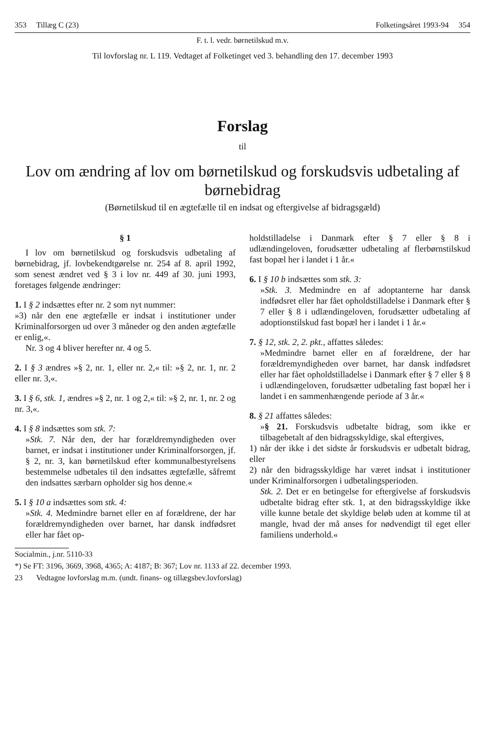353 Tillæg C (23) Folketingsåret 1993-94 354
F. t. l. vedr. børnetilskud m.v.
Til lovforslag nr. L 119. Vedtaget af Folketinget ved 3. behandling den 17. december 1993
Forslag
til
Lov om ændring af lov om børnetilskud og forskudsvis udbetaling af børnebidrag
(Børnetilskud til en ægtefælle til en indsat og eftergivelse af bidragsgæld)
§ 1
I lov om børnetilskud og forskudsvis udbetaling af børnebidrag, jf. lovbekendtgørelse nr. 254 af 8. april 1992, som senest ændret ved § 3 i lov nr. 449 af 30. juni 1993, foretages følgende ændringer:
1. I § 2 indsættes efter nr. 2 som nyt nummer:
»3) når den ene ægtefælle er indsat i institutioner under Kriminalforsorgen ud over 3 måneder og den anden ægtefælle er enlig,«.
Nr. 3 og 4 bliver herefter nr. 4 og 5.
2. I § 3 ændres »§ 2, nr. 1, eller nr. 2,« til: »§ 2, nr. 1, nr. 2 eller nr. 3,«.
3. I § 6, stk. 1, ændres »§ 2, nr. 1 og 2,« til: »§ 2, nr. 1, nr. 2 og nr. 3,«.
4. I § 8 indsættes som stk. 7:
»Stk. 7. Når den, der har forældremyndigheden over barnet, er indsat i institutioner under Kriminalforsorgen, jf. § 2, nr. 3, kan børnetilskud efter kommunalbestyrelsens bestemmelse udbetales til den indsattes ægtefælle, såfremt den indsattes særbarn opholder sig hos denne.«
5. I § 10 a indsættes som stk. 4:
»Stk. 4. Medmindre barnet eller en af forældrene, der har forældremyndigheden over barnet, har dansk indfødsret eller har fået op-
holdstilladelse i Danmark efter § 7 eller § 8 i udlændingeloven, forudsætter udbetaling af flerbørnstilskud fast bopæl her i landet i 1 år.«
6. I § 10 b indsættes som stk. 3:
»Stk. 3. Medmindre en af adoptanterne har dansk indfødsret eller har fået opholdstilladelse i Danmark efter § 7 eller § 8 i udlændingeloven, forudsætter udbetaling af adoptionstilskud fast bopæl her i landet i 1 år.«
7. § 12, stk. 2, 2. pkt., affattes således:
»Medmindre barnet eller en af forældrene, der har forældremyndigheden over barnet, har dansk indfødsret eller har fået opholdstilladelse i Danmark efter § 7 eller § 8 i udlændingeloven, forudsætter udbetaling fast bopæl her i landet i en sammenhængende periode af 3 år.«
8. § 21 affattes således:
»§ 21. Forskudsvis udbetalte bidrag, som ikke er tilbagebetalt af den bidragsskyldige, skal eftergives,
1) når der ikke i det sidste år forskudsvis er udbetalt bidrag, eller
2) når den bidragsskyldige har været indsat i institutioner under Kriminalforsorgen i udbetalingsperioden.
Stk. 2. Det er en betingelse for eftergivelse af forskudsvis udbetalte bidrag efter stk. 1, at den bidragsskyldige ikke ville kunne betale det skyldige beløb uden at komme til at mangle, hvad der må anses for nødvendigt til eget eller familiens underhold.«
Socialmin., j.nr. 5110-33
*) Se FT: 3196, 3669, 3968, 4365; A: 4187; B: 367; Lov nr. 1133 af 22. december 1993.
23 Vedtagne lovforslag m.m. (undt. finans- og tillægsbev.lovforslag)